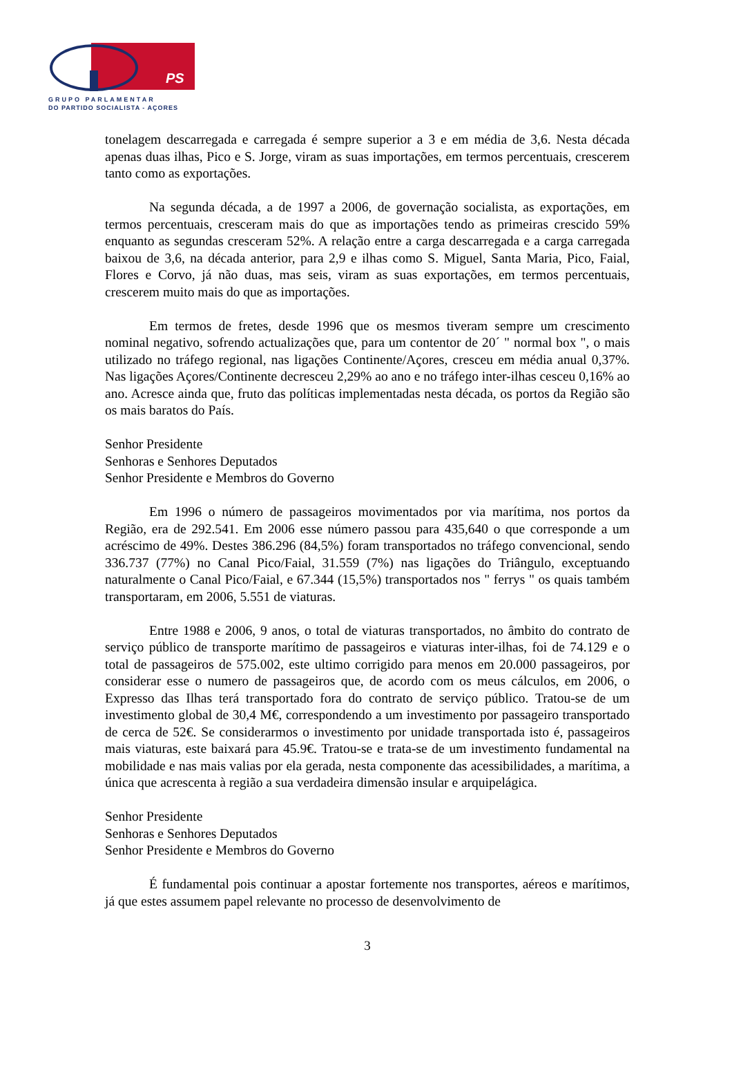PS
GRUPO PARLAMENTAR
DO PARTIDO SOCIALISTA - AÇORES
tonelagem descarregada e carregada é sempre superior a 3 e em média de 3,6. Nesta década apenas duas ilhas, Pico e S. Jorge, viram as suas importações, em termos percentuais, crescerem tanto como as exportações.
Na segunda década, a de 1997 a 2006, de governação socialista, as exportações, em termos percentuais, cresceram mais do que as importações tendo as primeiras crescido 59% enquanto as segundas cresceram 52%. A relação entre a carga descarregada e a carga carregada baixou de 3,6, na década anterior, para 2,9 e ilhas como S. Miguel, Santa Maria, Pico, Faial, Flores e Corvo, já não duas, mas seis, viram as suas exportações, em termos percentuais, crescerem muito mais do que as importações.
Em termos de fretes, desde 1996 que os mesmos tiveram sempre um crescimento nominal negativo, sofrendo actualizações que, para um contentor de 20´ " normal box ", o mais utilizado no tráfego regional, nas ligações Continente/Açores, cresceu em média anual 0,37%. Nas ligações Açores/Continente decresceu 2,29% ao ano e no tráfego inter-ilhas cesceu 0,16% ao ano. Acresce ainda que, fruto das políticas implementadas nesta década, os portos da Região são os mais baratos do País.
Senhor Presidente
Senhoras e Senhores Deputados
Senhor Presidente e Membros do Governo
Em 1996 o número de passageiros movimentados por via marítima, nos portos da Região, era de 292.541. Em 2006 esse número passou para 435,640 o que corresponde a um acréscimo de 49%. Destes 386.296 (84,5%) foram transportados no tráfego convencional, sendo 336.737 (77%) no Canal Pico/Faial, 31.559 (7%) nas ligações do Triângulo, exceptuando naturalmente o Canal Pico/Faial, e 67.344 (15,5%) transportados nos " ferrys " os quais também transportaram, em 2006, 5.551 de viaturas.
Entre 1988 e 2006, 9 anos, o total de viaturas transportados, no âmbito do contrato de serviço público de transporte marítimo de passageiros e viaturas inter-ilhas, foi de 74.129 e o total de passageiros de 575.002, este ultimo corrigido para menos em 20.000 passageiros, por considerar esse o numero de passageiros que, de acordo com os meus cálculos, em 2006, o Expresso das Ilhas terá transportado fora do contrato de serviço público. Tratou-se de um investimento global de 30,4 M€, correspondendo a um investimento por passageiro transportado de cerca de 52€. Se considerarmos o investimento por unidade transportada isto é, passageiros mais viaturas, este baixará para 45.9€. Tratou-se e trata-se de um investimento fundamental na mobilidade e nas mais valias por ela gerada, nesta componente das acessibilidades, a marítima, a única que acrescenta à região a sua verdadeira dimensão insular e arquipelágica.
Senhor Presidente
Senhoras e Senhores Deputados
Senhor Presidente e Membros do Governo
É fundamental pois continuar a apostar fortemente nos transportes, aéreos e marítimos, já que estes assumem papel relevante no processo de desenvolvimento de
3